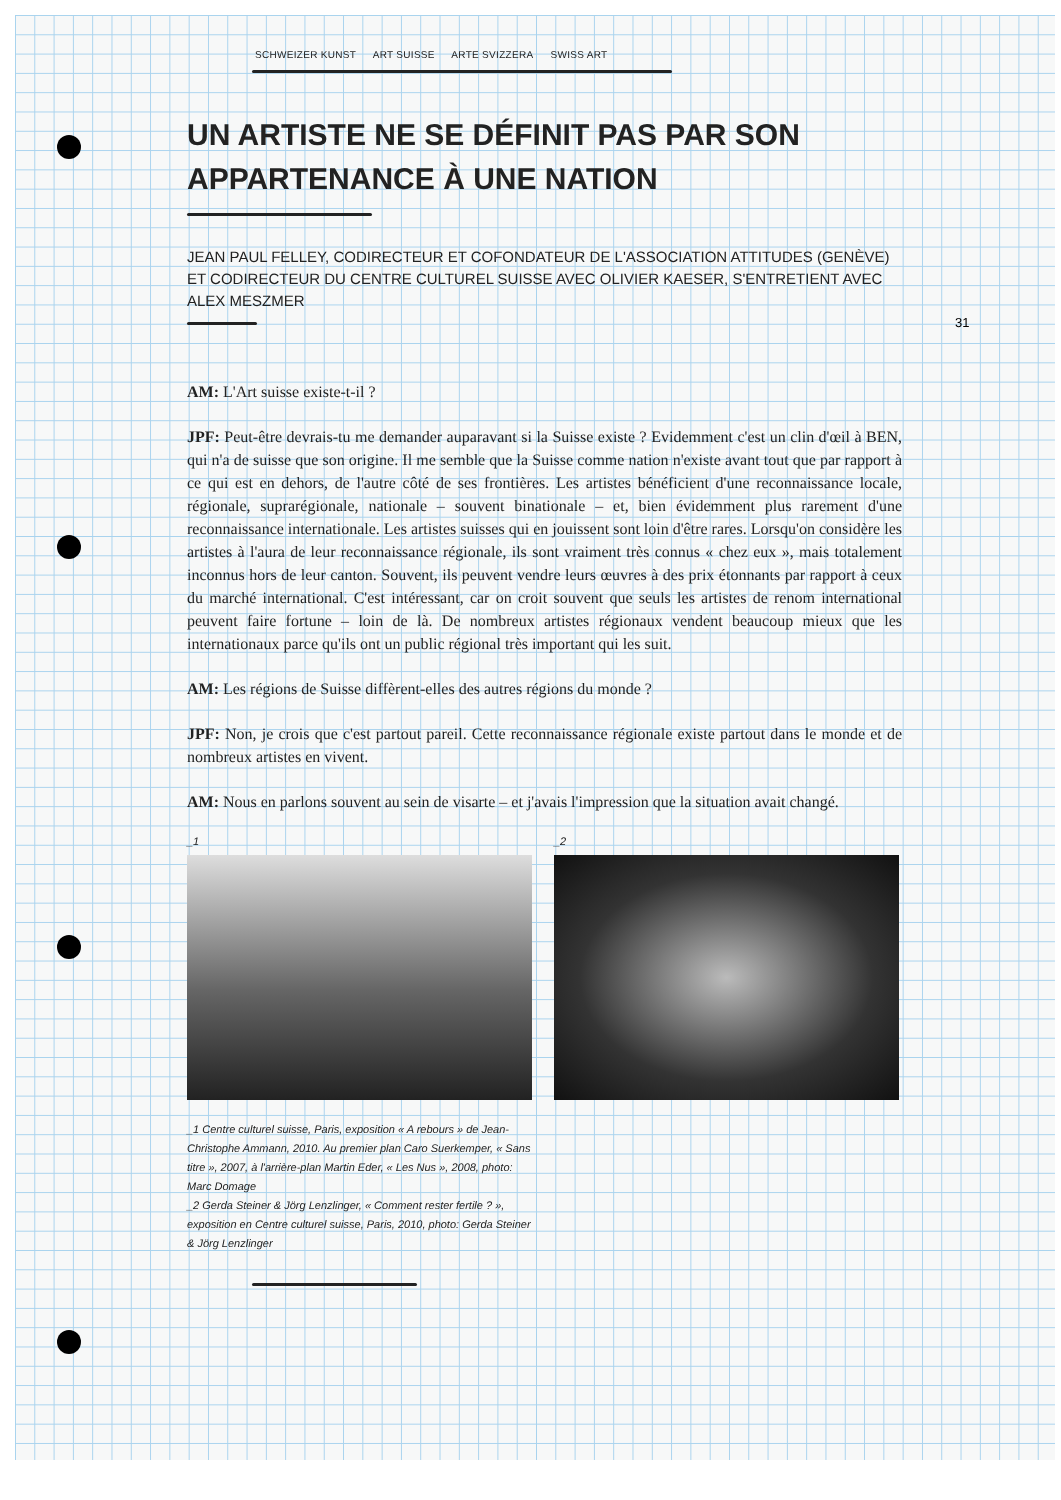31
SCHWEIZER KUNST ART SUISSE ARTE SVIZZERA SWISS ART
UN ARTISTE NE SE DÉFINIT PAS PAR SON APPARTENANCE À UNE NATION
JEAN PAUL FELLEY, CODIRECTEUR ET COFONDATEUR DE L'ASSOCIATION ATTITUDES (GENÈVE) ET CODIRECTEUR DU CENTRE CULTUREL SUISSE AVEC OLIVIER KAESER, S'ENTRETIENT AVEC ALEX MESZMER
AM: L'Art suisse existe-t-il ?
JPF: Peut-être devrais-tu me demander auparavant si la Suisse existe ? Evidemment c'est un clin d'œil à BEN, qui n'a de suisse que son origine. Il me semble que la Suisse comme nation n'existe avant tout que par rapport à ce qui est en dehors, de l'autre côté de ses frontières. Les artistes bénéficient d'une reconnaissance locale, régionale, suprarégionale, nationale – souvent binationale – et, bien évidemment plus rarement d'une reconnaissance internationale. Les artistes suisses qui en jouissent sont loin d'être rares. Lorsqu'on considère les artistes à l'aura de leur reconnaissance régionale, ils sont vraiment très connus « chez eux », mais totalement inconnus hors de leur canton. Souvent, ils peuvent vendre leurs œuvres à des prix étonnants par rapport à ceux du marché international. C'est intéressant, car on croit souvent que seuls les artistes de renom international peuvent faire fortune – loin de là. De nombreux artistes régionaux vendent beaucoup mieux que les internationaux parce qu'ils ont un public régional très important qui les suit.
AM: Les régions de Suisse diffèrent-elles des autres régions du monde ?
JPF: Non, je crois que c'est partout pareil. Cette reconnaissance régionale existe partout dans le monde et de nombreux artistes en vivent.
AM: Nous en parlons souvent au sein de visarte – et j'avais l'impression que la situation avait changé.
_1 _2
_1 Centre culturel suisse, Paris, exposition « A rebours » de Jean-Christophe Ammann, 2010. Au premier plan Caro Suerkemper, « Sans titre », 2007, à l'arrière-plan Martin Eder, « Les Nus », 2008, photo: Marc Domage
_2 Gerda Steiner & Jörg Lenzlinger, « Comment rester fertile ? », exposition en Centre culturel suisse, Paris, 2010, photo: Gerda Steiner & Jörg Lenzlinger